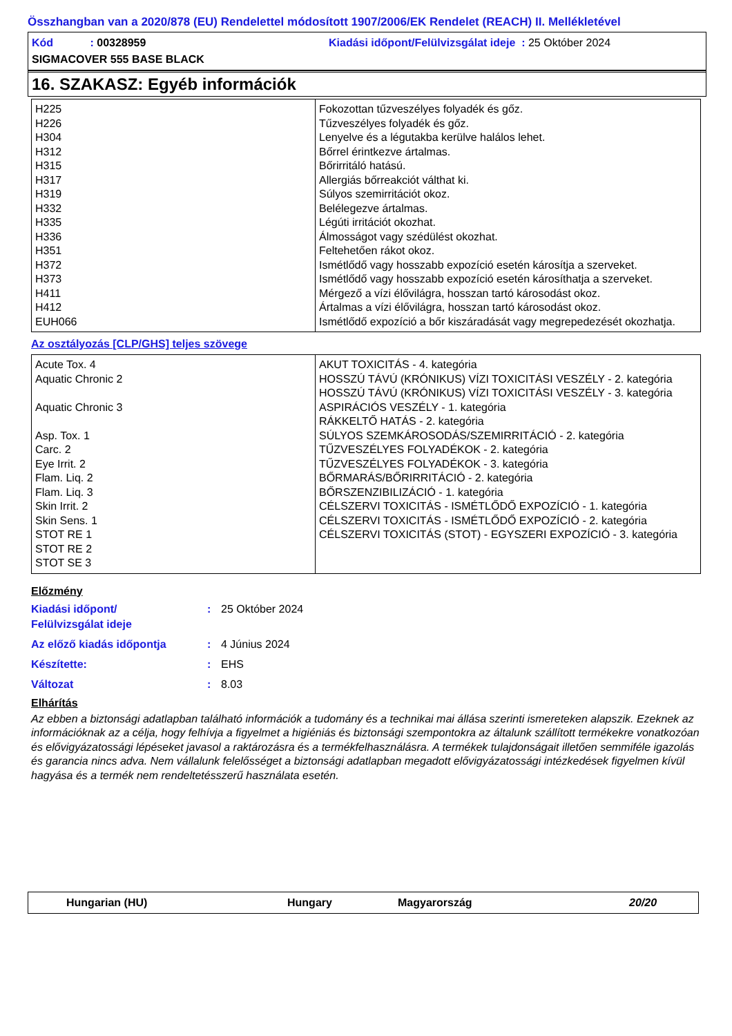Összhangban van a 2020/878 (EU) Rendelettel módosított 1907/2006/EK Rendelet (REACH) II. Mellékletével
Kód : 00328959
Kiadási időpont/Felülvizsgálat ideje : 25 Október 2024
SIGMACOVER 555 BASE BLACK
16. SZAKASZ: Egyéb információk
| H225 H226 H304 H312 H315 H317 H319 H332 H335 H336 H351 H372 H373 H411 H412 EUH066 | Fokozottan tűzveszélyes folyadék és gőz. Tűzveszélyes folyadék és gőz. Lenyelve és a légutakba kerülve halálos lehet. Bőrrel érintkezve ártalmas. Bőrirritáló hatású. Allergiás bőrreakciót válthat ki. Súlyos szemirritációt okoz. Belélegezve ártalmas. Légúti irritációt okozhat. Álmosságot vagy szédülést okozhat. Feltehetően rákot okoz. Ismétlődő vagy hosszabb expozíció esetén károsítja a szerveket. Ismétlődő vagy hosszabb expozíció esetén károsíthatja a szerveket. Mérgező a vízi élővilágra, hosszan tartó károsodást okoz. Ártalmas a vízi élővilágra, hosszan tartó károsodást okoz. Ismétlődő expozíció a bőr kiszáradását vagy megrepedezését okozhatja. |
Az osztályozás [CLP/GHS] teljes szövege
| Acute Tox. 4 Aquatic Chronic 2 Aquatic Chronic 3 Asp. Tox. 1 Carc. 2 Eye Irrit. 2 Flam. Liq. 2 Flam. Liq. 3 Skin Irrit. 2 Skin Sens. 1 STOT RE 1 STOT RE 2 STOT SE 3 | AKUT TOXICITÁS - 4. kategória HOSSZÚ TÁVÚ (KRÓNIKUS) VÍZI TOXICITÁSI VESZÉLY - 2. kategória HOSSZÚ TÁVÚ (KRÓNIKUS) VÍZI TOXICITÁSI VESZÉLY - 3. kategória ASPIRÁCIÓS VESZÉLY - 1. kategória RÁKKELTŐ HATÁS - 2. kategória SÚLYOS SZEMKÁROSODÁS/SZEMIRRITÁCIÓ - 2. kategória TŰZVESZÉLYES FOLYADÉKOK - 2. kategória TŰZVESZÉLYES FOLYADÉKOK - 3. kategória BŐRMARÁS/BŐRIRRITÁCIÓ - 2. kategória BŐRSZENZIBILIZÁCIÓ - 1. kategória CÉLSZERVI TOXICITÁS - ISMÉTLŐDŐ EXPOZÍCIÓ - 1. kategória CÉLSZERVI TOXICITÁS - ISMÉTLŐDŐ EXPOZÍCIÓ - 2. kategória CÉLSZERVI TOXICITÁS (STOT) - EGYSZERI EXPOZÍCIÓ - 3. kategória |
Előzmény
Kiadási időpont/
Felülvizsgálat ideje
: 25 Október 2024
Az előző kiadás időpontja : 4 Június 2024
Készítette: : EHS
Változat : 8.03
Elhárítás
Az ebben a biztonsági adatlapban található információk a tudomány és a technikai mai állása szerinti ismereteken alapszik. Ezeknek az információknak az a célja, hogy felhívja a figyelmet a higiéniás és biztonsági szempontokra az általunk szállított termékekre vonatkozóan és elővigyázatossági lépéseket javasol a raktározásra és a termékfelhasználásra. A termékek tulajdonságait illetően semmiféle igazolás és garancia nincs adva. Nem vállalunk felelősséget a biztonsági adatlapban megadott elővigyázatossági intézkedések figyelmen kívül hagyása és a termék nem rendeltetésszerű használata esetén.
Hungarian (HU) Hungary Magyarország 20/20